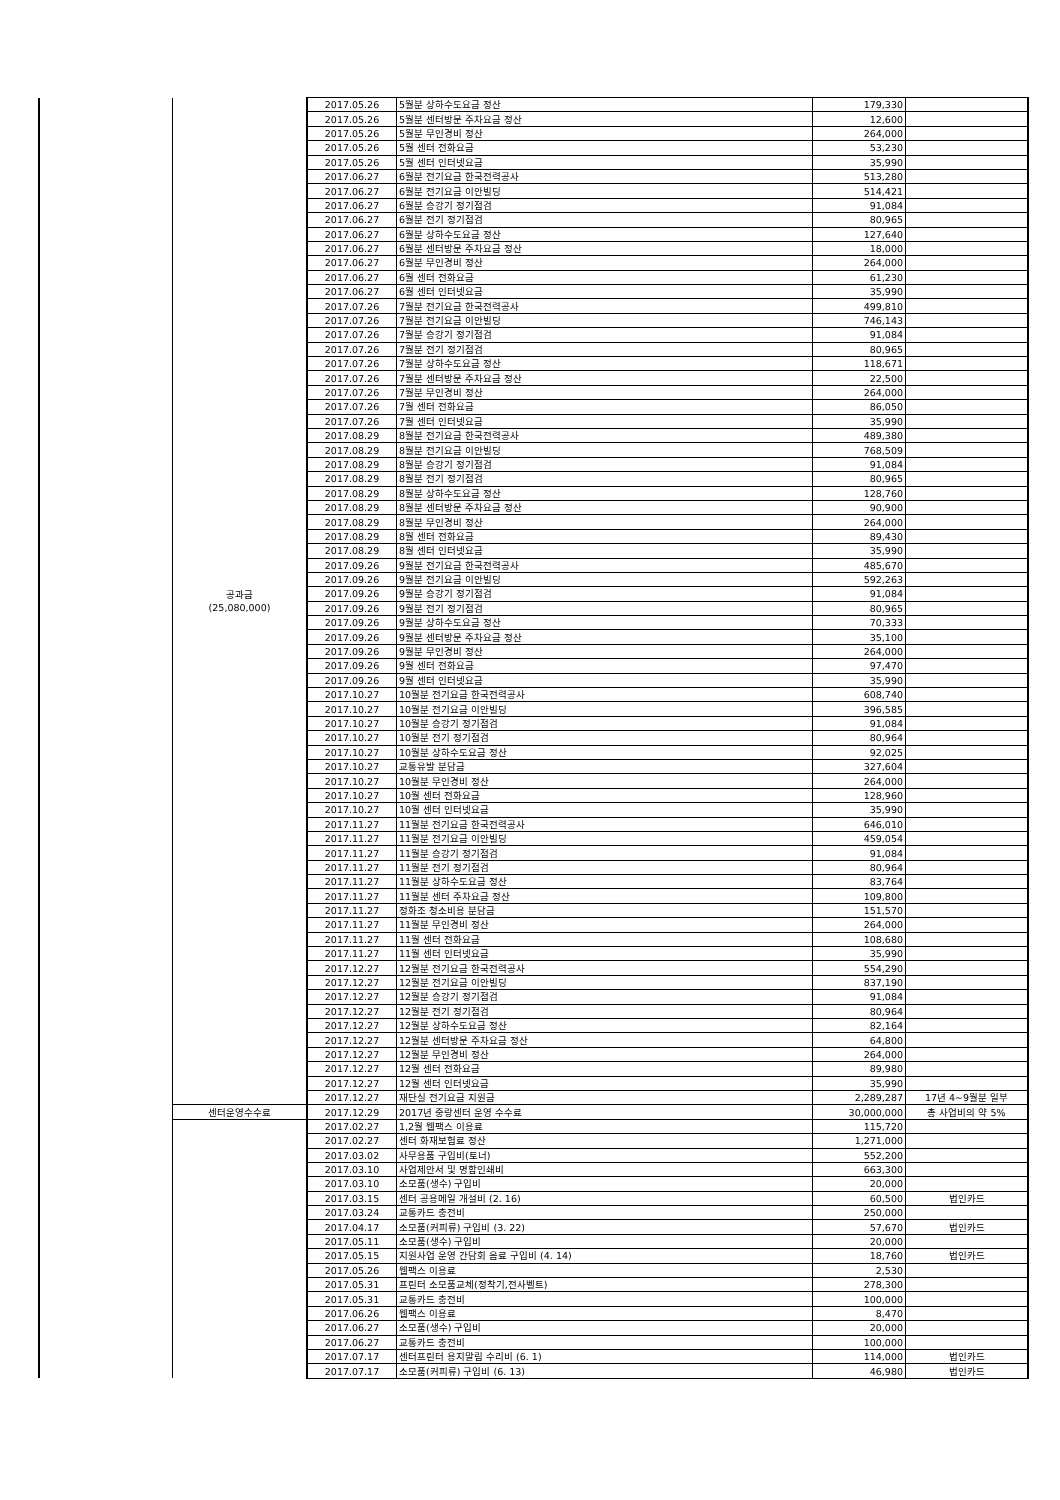| | 공과금 (25,080,000) | 2017.05.26 | 5월분 상하수도요금 정산 | 179,330 | |
| | | 2017.05.26 | 5월분 센터방문 주차요금 정산 | 12,600 | |
| | | 2017.05.26 | 5월분 무인경비 정산 | 264,000 | |
| | | 2017.05.26 | 5월 센터 전화요금 | 53,230 | |
| | | 2017.05.26 | 5월 센터 인터넷요금 | 35,990 | |
| | | 2017.06.27 | 6월분 전기요금 한국전력공사 | 513,280 | |
| | | 2017.06.27 | 6월분 전기요금 이안빌딩 | 514,421 | |
| | | 2017.06.27 | 6월분 승강기 정기점검 | 91,084 | |
| | | 2017.06.27 | 6월분 전기 정기점검 | 80,965 | |
| | | 2017.06.27 | 6월분 상하수도요금 정산 | 127,640 | |
| | | 2017.06.27 | 6월분 센터방문 주차요금 정산 | 18,000 | |
| | | 2017.06.27 | 6월분 무인경비 정산 | 264,000 | |
| | | 2017.06.27 | 6월 센터 전화요금 | 61,230 | |
| | | 2017.06.27 | 6월 센터 인터넷요금 | 35,990 | |
| | | 2017.07.26 | 7월분 전기요금 한국전력공사 | 499,810 | |
| | | 2017.07.26 | 7월분 전기요금 이안빌딩 | 746,143 | |
| | | 2017.07.26 | 7월분 승강기 정기점검 | 91,084 | |
| | | 2017.07.26 | 7월분 전기 정기점검 | 80,965 | |
| | | 2017.07.26 | 7월분 상하수도요금 정산 | 118,671 | |
| | | 2017.07.26 | 7월분 센터방문 주차요금 정산 | 22,500 | |
| | | 2017.07.26 | 7월분 무인경비 정산 | 264,000 | |
| | | 2017.07.26 | 7월 센터 전화요금 | 86,050 | |
| | | 2017.07.26 | 7월 센터 인터넷요금 | 35,990 | |
| | | 2017.08.29 | 8월분 전기요금 한국전력공사 | 489,380 | |
| | | 2017.08.29 | 8월분 전기요금 이안빌딩 | 768,509 | |
| | | 2017.08.29 | 8월분 승강기 정기점검 | 91,084 | |
| | | 2017.08.29 | 8월분 전기 정기점검 | 80,965 | |
| | | 2017.08.29 | 8월분 상하수도요금 정산 | 128,760 | |
| | | 2017.08.29 | 8월분 센터방문 주차요금 정산 | 90,900 | |
| | | 2017.08.29 | 8월분 무인경비 정산 | 264,000 | |
| | | 2017.08.29 | 8월 센터 전화요금 | 89,430 | |
| | | 2017.08.29 | 8월 센터 인터넷요금 | 35,990 | |
| | | 2017.09.26 | 9월분 전기요금 한국전력공사 | 485,670 | |
| | | 2017.09.26 | 9월분 전기요금 이안빌딩 | 592,263 | |
| | | 2017.09.26 | 9월분 승강기 정기점검 | 91,084 | |
| | | 2017.09.26 | 9월분 전기 정기점검 | 80,965 | |
| | | 2017.09.26 | 9월분 상하수도요금 정산 | 70,333 | |
| | | 2017.09.26 | 9월분 센터방문 주차요금 정산 | 35,100 | |
| | | 2017.09.26 | 9월분 무인경비 정산 | 264,000 | |
| | | 2017.09.26 | 9월 센터 전화요금 | 97,470 | |
| | | 2017.09.26 | 9월 센터 인터넷요금 | 35,990 | |
| | | 2017.10.27 | 10월분 전기요금 한국전력공사 | 608,740 | |
| | | 2017.10.27 | 10월분 전기요금 이안빌딩 | 396,585 | |
| | | 2017.10.27 | 10월분 승강기 정기점검 | 91,084 | |
| | | 2017.10.27 | 10월분 전기 정기점검 | 80,964 | |
| | | 2017.10.27 | 10월분 상하수도요금 정산 | 92,025 | |
| | | 2017.10.27 | 교통유발 분담금 | 327,604 | |
| | | 2017.10.27 | 10월분 무인경비 정산 | 264,000 | |
| | | 2017.10.27 | 10월 센터 전화요금 | 128,960 | |
| | | 2017.10.27 | 10월 센터 인터넷요금 | 35,990 | |
| | | 2017.11.27 | 11월분 전기요금 한국전력공사 | 646,010 | |
| | | 2017.11.27 | 11월분 전기요금 이안빌딩 | 459,054 | |
| | | 2017.11.27 | 11월분 승강기 정기점검 | 91,084 | |
| | | 2017.11.27 | 11월분 전기 정기점검 | 80,964 | |
| | | 2017.11.27 | 11월분 상하수도요금 정산 | 83,764 | |
| | | 2017.11.27 | 11월분 센터 주차요금 정산 | 109,800 | |
| | | 2017.11.27 | 정화조 청소비용 분담금 | 151,570 | |
| | | 2017.11.27 | 11월분 무인경비 정산 | 264,000 | |
| | | 2017.11.27 | 11월 센터 전화요금 | 108,680 | |
| | | 2017.11.27 | 11월 센터 인터넷요금 | 35,990 | |
| | | 2017.12.27 | 12월분 전기요금 한국전력공사 | 554,290 | |
| | | 2017.12.27 | 12월분 전기요금 이안빌딩 | 837,190 | |
| | | 2017.12.27 | 12월분 승강기 정기점검 | 91,084 | |
| | | 2017.12.27 | 12월분 전기 정기점검 | 80,964 | |
| | | 2017.12.27 | 12월분 상하수도요금 정산 | 82,164 | |
| | | 2017.12.27 | 12월분 센터방문 주차요금 정산 | 64,800 | |
| | | 2017.12.27 | 12월분 무인경비 정산 | 264,000 | |
| | | 2017.12.27 | 12월 센터 전화요금 | 89,980 | |
| | | 2017.12.27 | 12월 센터 인터넷요금 | 35,990 | |
| | | 2017.12.27 | 재단실 전기요금 지원금 | 2,289,287 | 17년 4~9월분 일부 |
| | 센터운영수수료 | 2017.12.29 | 2017년 중랑센터 운영 수수료 | 30,000,000 | 총 사업비의 약 5% |
| | | 2017.02.27 | 1,2월 웹팩스 이용료 | 115,720 | |
| | | 2017.02.27 | 센터 화재보험료 정산 | 1,271,000 | |
| | | 2017.03.02 | 사무용품 구입비(토너) | 552,200 | |
| | | 2017.03.10 | 사업제안서 및 명함인쇄비 | 663,300 | |
| | | 2017.03.10 | 소모품(생수) 구입비 | 20,000 | |
| | | 2017.03.15 | 센터 공용메일 개설비 (2. 16) | 60,500 | 법인카드 |
| | | 2017.03.24 | 교통카드 충전비 | 250,000 | |
| | | 2017.04.17 | 소모품(커피류) 구입비 (3. 22) | 57,670 | 법인카드 |
| | | 2017.05.11 | 소모품(생수) 구입비 | 20,000 | |
| | | 2017.05.15 | 지원사업 운영 간담회 음료 구입비 (4. 14) | 18,760 | 법인카드 |
| | | 2017.05.26 | 웹팩스 이용료 | 2,530 | |
| | | 2017.05.31 | 프린터 소모품교체(정착기,전사벨트) | 278,300 | |
| | | 2017.05.31 | 교통카드 충전비 | 100,000 | |
| | | 2017.06.26 | 웹팩스 이용료 | 8,470 | |
| | | 2017.06.27 | 소모품(생수) 구입비 | 20,000 | |
| | | 2017.06.27 | 교통카드 충전비 | 100,000 | |
| | | 2017.07.17 | 센터프린터 용지말림 수리비 (6. 1) | 114,000 | 법인카드 |
| | | 2017.07.17 | 소모품(커피류) 구입비 (6. 13) | 46,980 | 법인카드 |